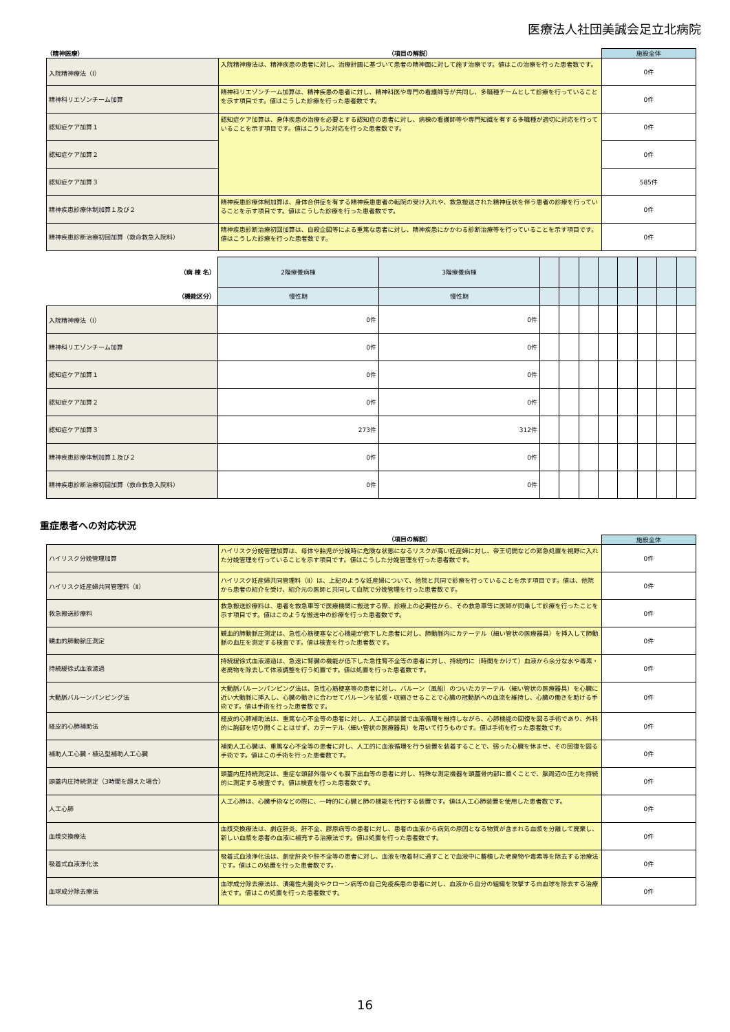医療法人社団美誠会足立北病院
| （精神医療） | （項目の解説） | 施設全体 |
| 入院精神療法（Ⅰ） | 入院精神療法は、精神疾患の患者に対し、治療計画に基づいて患者の精神面に対して施す治療です。値はこの治療を行った患者数です。 | 0件 |
| 精神科リエゾンチーム加算 | 精神科リエゾンチーム加算は、精神疾患の患者に対し、精神科医や専門の看護師等が共同し、多職種チームとして診療を行っていることを示す項目です。値はこうした診療を行った患者数です。 | 0件 |
| 認知症ケア加算１ | 認知症ケア加算は、身体疾患の治療を必要とする認知症の患者に対し、病棟の看護師等や専門知識を有する多職種が適切に対応を行っていることを示す項目です。値はこうした対応を行った患者数です。 | 0件 |
| 認知症ケア加算２ | | 0件 |
| 認知症ケア加算３ | | 585件 |
| 精神疾患診療体制加算１及び２ | 精神疾患診療体制加算は、身体合併症を有する精神疾患患者の転院の受け入れや、救急搬送された精神症状を伴う患者の診療を行っていることを示す項目です。値はこうした診療を行った患者数です。 | 0件 |
| 精神疾患診断治療初回加算（救命救急入院料） | 精神疾患診断治療初回加算は、自殺企図等による重篤な患者に対し、精神疾患にかかわる診断治療等を行っていることを示す項目です。値はこうした診療を行った患者数です。 | 0件 |
| （病 棟 名） | 2階療養病棟 | 3階療養病棟 | | | | | | | | |
| （機能区分） | 慢性期 | 慢性期 | | | | | | | | |
| 入院精神療法（Ⅰ） | 0件 | 0件 | | | | | | | | |
| 精神科リエゾンチーム加算 | 0件 | 0件 | | | | | | | | |
| 認知症ケア加算１ | 0件 | 0件 | | | | | | | | |
| 認知症ケア加算２ | 0件 | 0件 | | | | | | | | |
| 認知症ケア加算３ | 273件 | 312件 | | | | | | | | |
| 精神疾患診療体制加算１及び２ | 0件 | 0件 | | | | | | | | |
| 精神疾患診断治療初回加算（救命救急入院料） | 0件 | 0件 | | | | | | | | |
重症患者への対応状況
| | （項目の解説） | 施設全体 |
| ハイリスク分娩管理加算 | ハイリスク分娩管理加算は、母体や胎児が分娩時に危険な状態になるリスクが高い妊産婦に対し、帝王切開などの緊急処置を視野に入れた分娩管理を行っていることを示す項目です。値はこうした分娩管理を行った患者数です。 | 0件 |
| ハイリスク妊産婦共同管理料（Ⅱ） | ハイリスク妊産婦共同管理料（Ⅱ）は、上記のような妊産婦について、他院と共同で診療を行っていることを示す項目です。値は、他院から患者の紹介を受け、紹介元の医師と共同して自院で分娩管理を行った患者数です。 | 0件 |
| 救急搬送診療料 | 救急搬送診療料は、患者を救急車等で医療機関に搬送する際、診療上の必要性から、その救急車等に医師が同乗して診療を行ったことを示す項目です。値はこのような搬送中の診療を行った患者数です。 | 0件 |
| 観血的肺動脈圧測定 | 観血的肺動脈圧測定は、急性心筋梗塞など心機能が低下した患者に対し、肺動脈内にカテーテル（細い管状の医療器具）を挿入して肺動脈の血圧を測定する検査です。値は検査を行った患者数です。 | 0件 |
| 持続緩徐式血液濾過 | 持続緩徐式血液濾過は、急速に腎臓の機能が低下した急性腎不全等の患者に対し、持続的に（時間をかけて）血液から余分な水や毒素・老廃物を除去して体液調整を行う処置です。値は処置を行った患者数です。 | 0件 |
| 大動脈バルーンパンピング法 | 大動脈バルーンパンピング法は、急性心筋梗塞等の患者に対し、バルーン（風船）のついたカテーテル（細い管状の医療器具）を心臓に近い大動脈に挿入し、心臓の動きに合わせてバルーンを拡張・収縮させることで心臓の冠動脈への血流を維持し、心臓の働きを助ける手術です。値は手術を行った患者数です。 | 0件 |
| 経皮的心肺補助法 | 経皮的心肺補助法は、重篤な心不全等の患者に対し、人工心肺装置で血液循環を維持しながら、心肺機能の回復を図る手術であり、外科的に胸部を切り開くことはせず、カテーテル（細い管状の医療器具）を用いて行うものです。値は手術を行った患者数です。 | 0件 |
| 補助人工心臓・植込型補助人工心臓 | 補助人工心臓は、重篤な心不全等の患者に対し、人工的に血液循環を行う装置を装着することで、弱った心臓を休ませ、その回復を図る手術です。値はこの手術を行った患者数です。 | 0件 |
| 頭蓋内圧持続測定（3時間を超えた場合） | 頭蓋内圧持続測定は、重症な頭部外傷やくも膜下出血等の患者に対し、特殊な測定機器を頭蓋骨内部に置くことで、脳周辺の圧力を持続的に測定する検査です。値は検査を行った患者数です。 | 0件 |
| 人工心肺 | 人工心肺は、心臓手術などの際に、一時的に心臓と肺の機能を代行する装置です。値は人工心肺装置を使用した患者数です。 | 0件 |
| 血漿交換療法 | 血漿交換療法は、劇症肝炎、肝不全、膠原病等の患者に対し、患者の血液から病気の原因となる物質が含まれる血漿を分離して廃棄し、新しい血漿を患者の血液に補充する治療法です。値は処置を行った患者数です。 | 0件 |
| 吸着式血液浄化法 | 吸着式血液浄化法は、劇症肝炎や肝不全等の患者に対し、血液を吸着材に通すことで血液中に蓄積した老廃物や毒素等を除去する治療法です。値はこの処置を行った患者数です。 | 0件 |
| 血球成分除去療法 | 血球成分除去療法は、潰瘍性大腸炎やクローン病等の自己免疫疾患の患者に対し、血液から自分の組織を攻撃する白血球を除去する治療法です。値はこの処置を行った患者数です。 | 0件 |
16